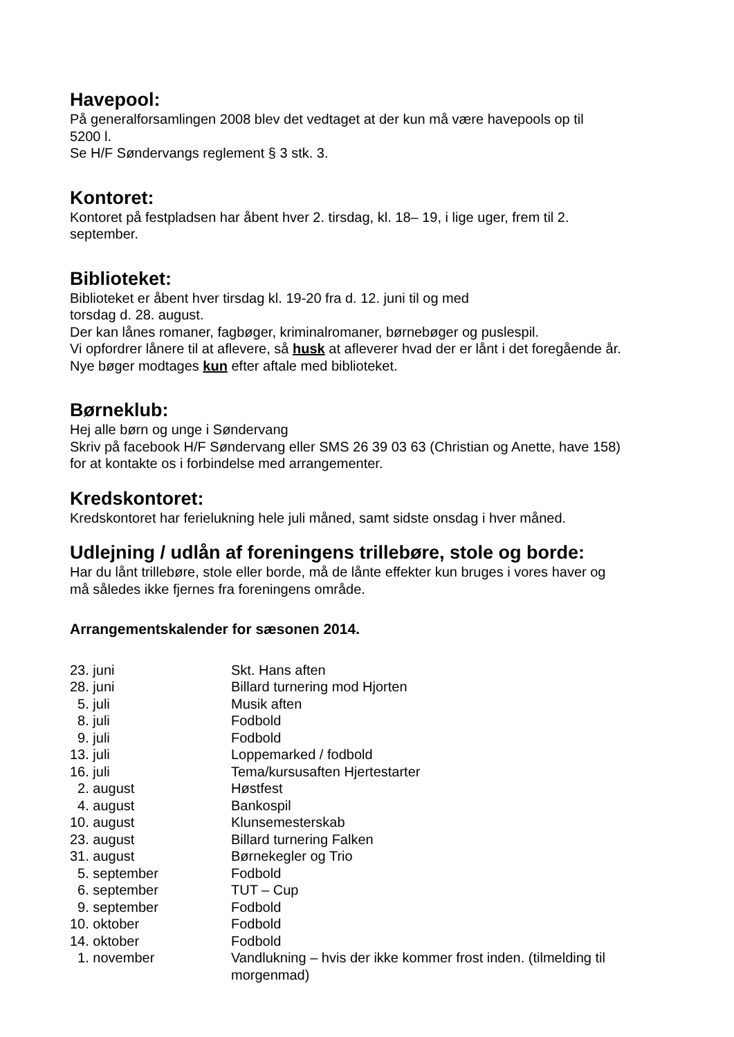Havepool:
På generalforsamlingen 2008 blev det vedtaget at der kun må være havepools op til
5200 l.
Se H/F Søndervangs reglement § 3 stk. 3.
Kontoret:
Kontoret på festpladsen har åbent hver 2. tirsdag, kl. 18– 19, i lige uger, frem til 2.
september.
Biblioteket:
Biblioteket er åbent hver tirsdag kl. 19-20 fra d. 12. juni til og med
torsdag d. 28. august.
Der kan lånes romaner, fagbøger, kriminalromaner, børnebøger og puslespil.
Vi opfordrer lånere til at aflevere, så husk at afleverer hvad der er lånt i det foregående år.
Nye bøger modtages kun efter aftale med biblioteket.
Børneklub:
Hej alle børn og unge i Søndervang
Skriv på facebook H/F Søndervang eller SMS 26 39 03 63 (Christian og Anette, have 158)
for at kontakte os i forbindelse med arrangementer.
Kredskontoret:
Kredskontoret har ferielukning hele juli måned, samt sidste onsdag i hver måned.
Udlejning / udlån af foreningens trillebøre, stole og borde:
Har du lånt trillebøre, stole eller borde, må de lånte effekter kun bruges i vores haver og
må således ikke fjernes fra foreningens område.
Arrangementskalender for sæsonen 2014.
| 23. juni | Skt. Hans aften |
| 28. juni | Billard turnering mod Hjorten |
| 5. juli | Musik aften |
| 8. juli | Fodbold |
| 9. juli | Fodbold |
| 13. juli | Loppemarked / fodbold |
| 16. juli | Tema/kursusaften Hjertestarter |
| 2. august | Høstfest |
| 4. august | Bankospil |
| 10. august | Klunsemesterskab |
| 23. august | Billard turnering Falken |
| 31. august | Børnekegler og Trio |
| 5. september | Fodbold |
| 6. september | TUT – Cup |
| 9. september | Fodbold |
| 10. oktober | Fodbold |
| 14. oktober | Fodbold |
| 1. november | Vandlukning – hvis der ikke kommer frost inden. (tilmelding til morgenmad) |